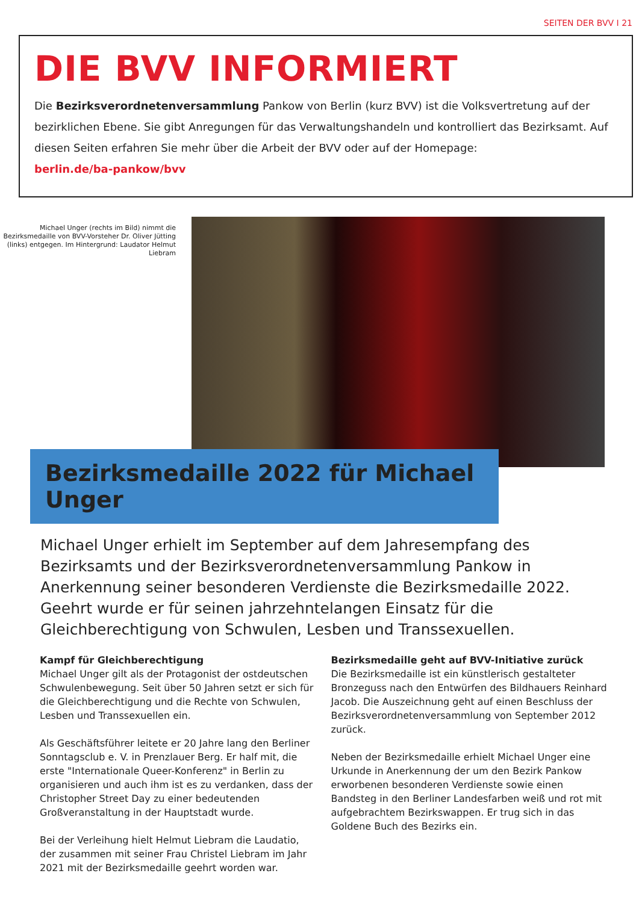SEITEN DER BVV I 21
DIE BVV INFORMIERT
Die Bezirksverordnetenversammlung Pankow von Berlin (kurz BVV) ist die Volksvertretung auf der bezirklichen Ebene. Sie gibt Anregungen für das Verwaltungshandeln und kontrolliert das Bezirksamt. Auf diesen Seiten erfahren Sie mehr über die Arbeit der BVV oder auf der Homepage:
berlin.de/ba-pankow/bvv
Michael Unger (rechts im Bild) nimmt die Bezirksmedaille von BVV-Vorsteher Dr. Oliver Jütting (links) entgegen. Im Hintergrund: Laudator Helmut Liebram
Bezirksmedaille 2022 für Michael Unger
Michael Unger erhielt im September auf dem Jahresempfang des Bezirksamts und der Bezirksverordnetenversammlung Pankow in Anerkennung seiner besonderen Verdienste die Bezirksmedaille 2022. Geehrt wurde er für seinen jahrzehntelangen Einsatz für die Gleichberechtigung von Schwulen, Lesben und Transsexuellen.
Kampf für Gleichberechtigung
Michael Unger gilt als der Protagonist der ostdeutschen Schwulenbewegung. Seit über 50 Jahren setzt er sich für die Gleichberechtigung und die Rechte von Schwulen, Lesben und Transsexuellen ein.
Als Geschäftsführer leitete er 20 Jahre lang den Berliner Sonntagsclub e. V. in Prenzlauer Berg. Er half mit, die erste "Internationale Queer-Konferenz" in Berlin zu organisieren und auch ihm ist es zu verdanken, dass der Christopher Street Day zu einer bedeutenden Großveranstaltung in der Hauptstadt wurde.
Bei der Verleihung hielt Helmut Liebram die Laudatio, der zusammen mit seiner Frau Christel Liebram im Jahr 2021 mit der Bezirksmedaille geehrt worden war.
Bezirksmedaille geht auf BVV-Initiative zurück
Die Bezirksmedaille ist ein künstlerisch gestalteter Bronzeguss nach den Entwürfen des Bildhauers Reinhard Jacob. Die Auszeichnung geht auf einen Beschluss der Bezirksverordnetenversammlung von September 2012 zurück.
Neben der Bezirksmedaille erhielt Michael Unger eine Urkunde in Anerkennung der um den Bezirk Pankow erworbenen besonderen Verdienste sowie einen Bandsteg in den Berliner Landesfarben weiß und rot mit aufgebrachtem Bezirkswappen. Er trug sich in das Goldene Buch des Bezirks ein.